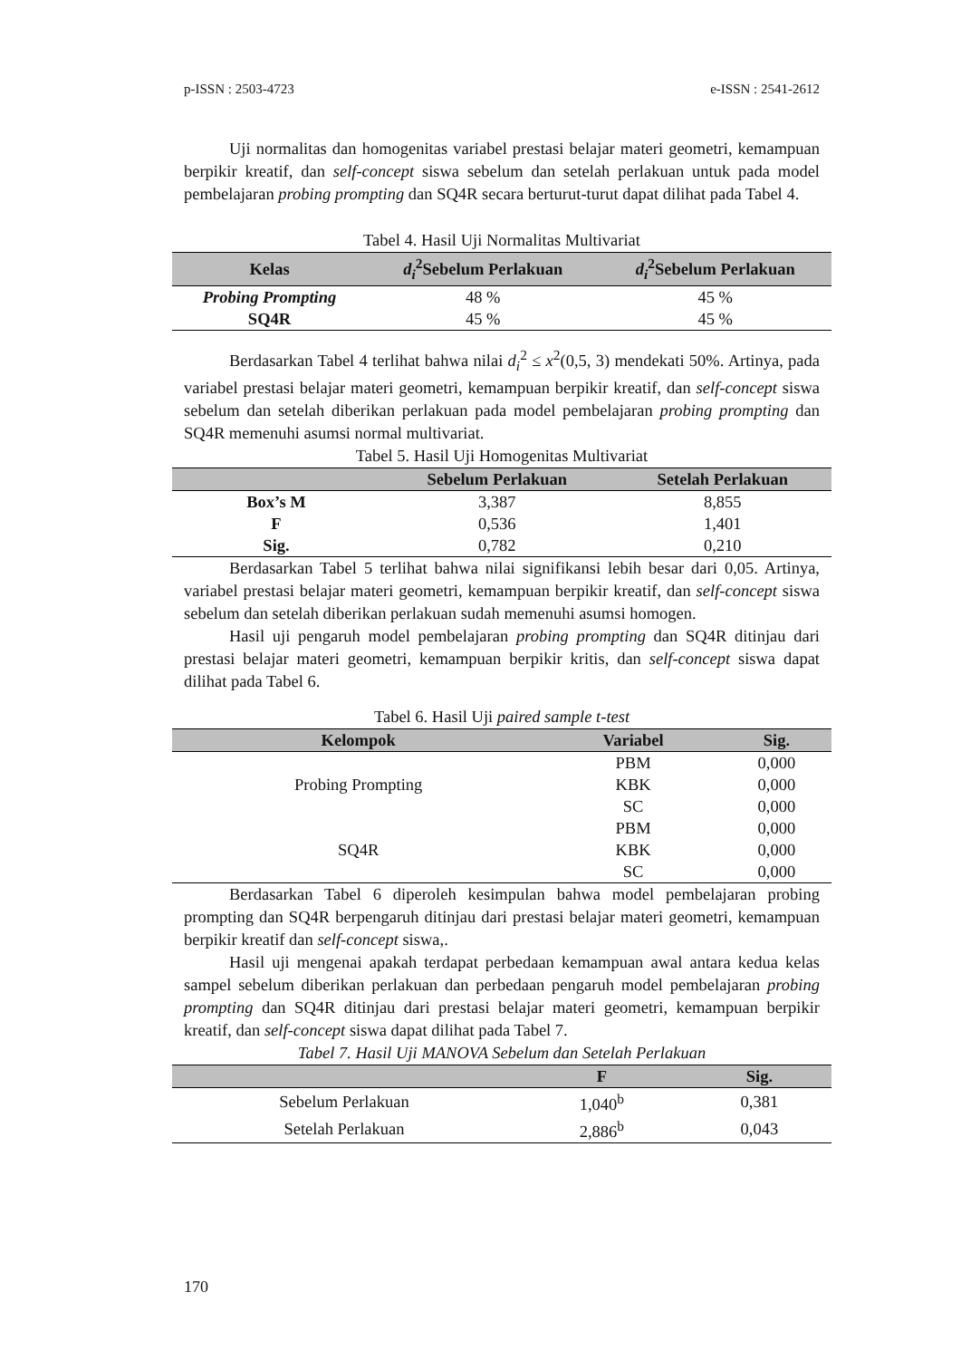p-ISSN : 2503-4723 e-ISSN : 2541-2612
Uji normalitas dan homogenitas variabel prestasi belajar materi geometri, kemampuan berpikir kreatif, dan self-concept siswa sebelum dan setelah perlakuan untuk pada model pembelajaran probing prompting dan SQ4R secara berturut-turut dapat dilihat pada Tabel 4.
Tabel 4. Hasil Uji Normalitas Multivariat
| Kelas | d<sub>i</sub><sup>2</sup>Sebelum Perlakuan | d<sub>i</sub><sup>2</sup>Sebelum Perlakuan |
| --- | --- | --- |
| Probing Prompting | 48 % | 45 % |
| SQ4R | 45 % | 45 % |
Berdasarkan Tabel 4 terlihat bahwa nilai d<sub>i</sub><sup>2</sup> ≤ x<sup>2</sup>(0,5, 3) mendekati 50%. Artinya, pada variabel prestasi belajar materi geometri, kemampuan berpikir kreatif, dan self-concept siswa sebelum dan setelah diberikan perlakuan pada model pembelajaran probing prompting dan SQ4R memenuhi asumsi normal multivariat.
Tabel 5. Hasil Uji Homogenitas Multivariat
| | Sebelum Perlakuan | Setelah Perlakuan |
| --- | --- | --- |
| Box’s M | 3,387 | 8,855 |
| F | 0,536 | 1,401 |
| Sig. | 0,782 | 0,210 |
Berdasarkan Tabel 5 terlihat bahwa nilai signifikansi lebih besar dari 0,05. Artinya, variabel prestasi belajar materi geometri, kemampuan berpikir kreatif, dan self-concept siswa sebelum dan setelah diberikan perlakuan sudah memenuhi asumsi homogen.
Hasil uji pengaruh model pembelajaran probing prompting dan SQ4R ditinjau dari prestasi belajar materi geometri, kemampuan berpikir kritis, dan self-concept siswa dapat dilihat pada Tabel 6.
Tabel 6. Hasil Uji paired sample t-test
| Kelompok | Variabel | Sig. |
| --- | --- | --- |
| Probing Prompting | PBM | 0,000 |
| | KBK | 0,000 |
| | SC | 0,000 |
| SQ4R | PBM | 0,000 |
| | KBK | 0,000 |
| | SC | 0,000 |
Berdasarkan Tabel 6 diperoleh kesimpulan bahwa model pembelajaran probing prompting dan SQ4R berpengaruh ditinjau dari prestasi belajar materi geometri, kemampuan berpikir kreatif dan self-concept siswa,.
Hasil uji mengenai apakah terdapat perbedaan kemampuan awal antara kedua kelas sampel sebelum diberikan perlakuan dan perbedaan pengaruh model pembelajaran probing prompting dan SQ4R ditinjau dari prestasi belajar materi geometri, kemampuan berpikir kreatif, dan self-concept siswa dapat dilihat pada Tabel 7.
Tabel 7. Hasil Uji MANOVA Sebelum dan Setelah Perlakuan
| | F | Sig. |
| --- | --- | --- |
| Sebelum Perlakuan | 1,040<sup>b</sup> | 0,381 |
| Setelah Perlakuan | 2,886<sup>b</sup> | 0,043 |
170